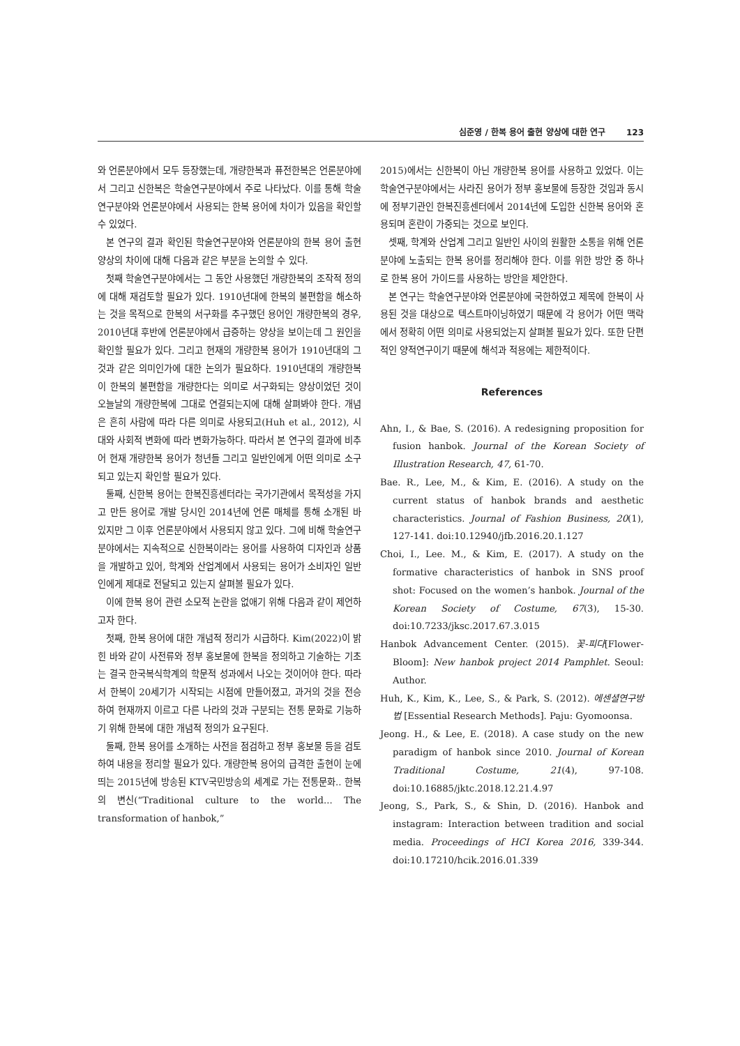심준영 / 한복 용어 출현 양상에 대한 연구 123
와 언론분야에서 모두 등장했는데, 개량한복과 퓨전한복은 언론분야에서 그리고 신한복은 학술연구분야에서 주로 나타났다. 이를 통해 학술연구분야와 언론분야에서 사용되는 한복 용어에 차이가 있음을 확인할 수 있었다.
본 연구의 결과 확인된 학술연구분야와 언론분야의 한복 용어 출현 양상의 차이에 대해 다음과 같은 부분을 논의할 수 있다.
첫째 학술연구분야에서는 그 동안 사용했던 개량한복의 조작적 정의에 대해 재검토할 필요가 있다. 1910년대에 한복의 불편함을 해소하는 것을 목적으로 한복의 서구화를 추구했던 용어인 개량한복의 경우, 2010년대 후반에 언론분야에서 급증하는 양상을 보이는데 그 원인을 확인할 필요가 있다. 그리고 현재의 개량한복 용어가 1910년대의 그것과 같은 의미인가에 대한 논의가 필요하다. 1910년대의 개량한복이 한복의 불편함을 개량한다는 의미로 서구화되는 양상이었던 것이 오늘날의 개량한복에 그대로 연결되는지에 대해 살펴봐야 한다. 개념은 흔히 사람에 따라 다른 의미로 사용되고(Huh et al., 2012), 시대와 사회적 변화에 따라 변화가능하다. 따라서 본 연구의 결과에 비추어 현재 개량한복 용어가 청년들 그리고 일반인에게 어떤 의미로 소구되고 있는지 확인할 필요가 있다.
둘째, 신한복 용어는 한복진흥센터라는 국가기관에서 목적성을 가지고 만든 용어로 개발 당시인 2014년에 언론 매체를 통해 소개된 바 있지만 그 이후 언론분야에서 사용되지 않고 있다. 그에 비해 학술연구분야에서는 지속적으로 신한복이라는 용어를 사용하여 디자인과 상품을 개발하고 있어, 학계와 산업계에서 사용되는 용어가 소비자인 일반인에게 제대로 전달되고 있는지 살펴볼 필요가 있다.
이에 한복 용어 관련 소모적 논란을 없애기 위해 다음과 같이 제언하고자 한다.
첫째, 한복 용어에 대한 개념적 정리가 시급하다. Kim(2022)이 밝힌 바와 같이 사전류와 정부 홍보물에 한복을 정의하고 기술하는 기초는 결국 한국복식학계의 학문적 성과에서 나오는 것이어야 한다. 따라서 한복이 20세기가 시작되는 시점에 만들어졌고, 과거의 것을 전승하여 현재까지 이르고 다른 나라의 것과 구분되는 전통 문화로 기능하기 위해 한복에 대한 개념적 정의가 요구된다.
둘째, 한복 용어를 소개하는 사전을 점검하고 정부 홍보물 등을 검토하여 내용을 정리할 필요가 있다. 개량한복 용어의 급격한 출현이 눈에 띄는 2015년에 방송된 KTV국민방송의 세계로 가는 전통문화.. 한복의 변신(“Traditional culture to the world... The transformation of hanbok,”
2015)에서는 신한복이 아닌 개량한복 용어를 사용하고 있었다. 이는 학술연구분야에서는 사라진 용어가 정부 홍보물에 등장한 것임과 동시에 정부기관인 한복진흥센터에서 2014년에 도입한 신한복 용어와 혼용되며 혼란이 가중되는 것으로 보인다.
셋째, 학계와 산업계 그리고 일반인 사이의 원활한 소통을 위해 언론 분야에 노출되는 한복 용어를 정리해야 한다. 이를 위한 방안 중 하나로 한복 용어 가이드를 사용하는 방안을 제안한다.
본 연구는 학술연구분야와 언론분야에 국한하였고 제목에 한복이 사용된 것을 대상으로 텍스트마이닝하였기 때문에 각 용어가 어떤 맥락에서 정확히 어떤 의미로 사용되었는지 살펴볼 필요가 있다. 또한 단편적인 양적연구이기 때문에 해석과 적용에는 제한적이다.
References
Ahn, I., & Bae, S. (2016). A redesigning proposition for fusion hanbok. Journal of the Korean Society of Illustration Research, 47, 61-70.
Bae. R., Lee, M., & Kim, E. (2016). A study on the current status of hanbok brands and aesthetic characteristics. Journal of Fashion Business, 20(1), 127-141. doi:10.12940/jfb.2016.20.1.127
Choi, I., Lee. M., & Kim, E. (2017). A study on the formative characteristics of hanbok in SNS proof shot: Focused on the women’s hanbok. Journal of the Korean Society of Costume, 67(3), 15-30. doi:10.7233/jksc.2017.67.3.015
Hanbok Advancement Center. (2015). 꽃-피다[Flower-Bloom]: New hanbok project 2014 Pamphlet. Seoul: Author.
Huh, K., Kim, K., Lee, S., & Park, S. (2012). 에센셜연구방법 [Essential Research Methods]. Paju: Gyomoonsa.
Jeong. H., & Lee, E. (2018). A case study on the new paradigm of hanbok since 2010. Journal of Korean Traditional Costume, 21(4), 97-108. doi:10.16885/jktc.2018.12.21.4.97
Jeong, S., Park, S., & Shin, D. (2016). Hanbok and instagram: Interaction between tradition and social media. Proceedings of HCI Korea 2016, 339-344. doi:10.17210/hcik.2016.01.339